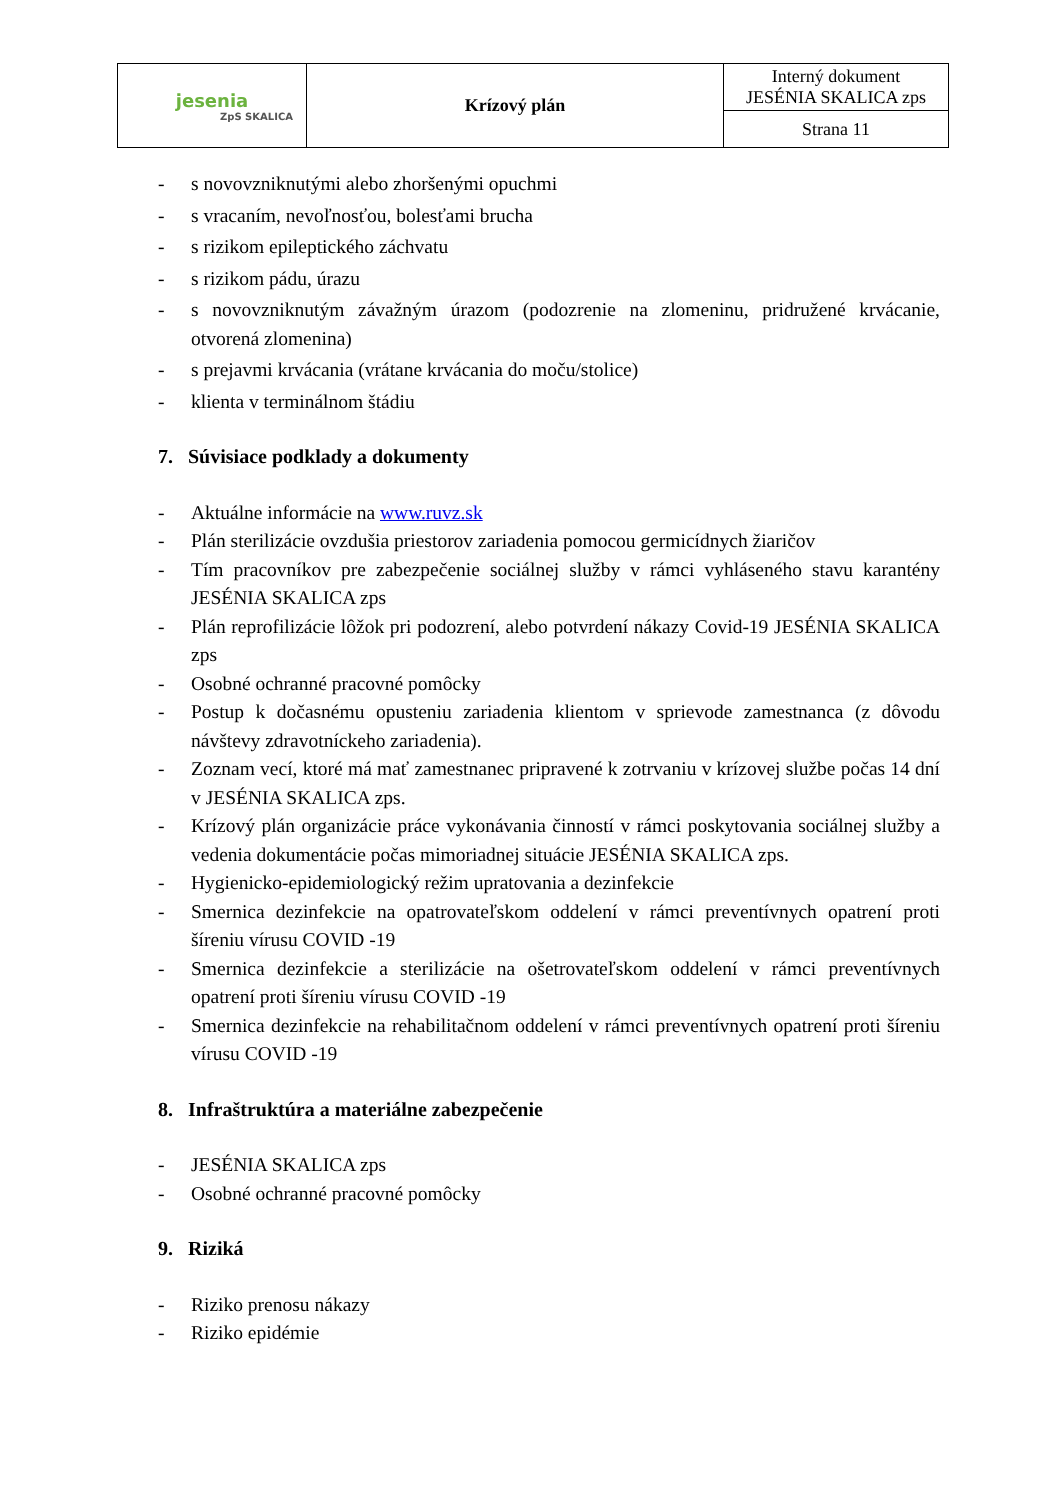| jesenia ZpS SKALICA | Krízový plán | Interný dokument JESÉNIA SKALICA zps |
| | | Strana 11 |
- s novovzniknutými alebo zhoršenými opuchmi
- s vracaním, nevoľnosťou, bolesťami brucha
- s rizikom epileptického záchvatu
- s rizikom pádu, úrazu
- s novovzniknutým závažným úrazom (podozrenie na zlomeninu, pridružené krvácanie, otvorená zlomenina)
- s prejavmi krvácania (vrátane krvácania do moču/stolice)
- klienta v terminálnom štádiu
7. Súvisiace podklady a dokumenty
- Aktuálne informácie na www.ruvz.sk
- Plán sterilizácie ovzdušia priestorov zariadenia pomocou germicídnych žiaričov
- Tím pracovníkov pre zabezpečenie sociálnej služby v rámci vyhláseného stavu karantény JESÉNIA SKALICA zps
- Plán reprofilizácie lôžok pri podozrení, alebo potvrdení nákazy Covid-19 JESÉNIA SKALICA zps
- Osobné ochranné pracovné pomôcky
- Postup k dočasnému opusteniu zariadenia klientom v sprievode zamestnanca (z dôvodu návštevy zdravotníckeho zariadenia).
- Zoznam vecí, ktoré má mať zamestnanec pripravené k zotrvaniu v krízovej službe počas 14 dní v JESÉNIA SKALICA zps.
- Krízový plán organizácie práce vykonávania činností v rámci poskytovania sociálnej služby a vedenia dokumentácie počas mimoriadnej situácie JESÉNIA SKALICA zps.
- Hygienicko-epidemiologický režim upratovania a dezinfekcie
- Smernica dezinfekcie na opatrovateľskom oddelení v rámci preventívnych opatrení proti šíreniu vírusu COVID -19
- Smernica dezinfekcie a sterilizácie na ošetrovateľskom oddelení v rámci preventívnych opatrení proti šíreniu vírusu COVID -19
- Smernica dezinfekcie na rehabilitačnom oddelení v rámci preventívnych opatrení proti šíreniu vírusu COVID -19
8. Infraštruktúra a materiálne zabezpečenie
- JESÉNIA SKALICA zps
- Osobné ochranné pracovné pomôcky
9. Riziká
- Riziko prenosu nákazy
- Riziko epidémie